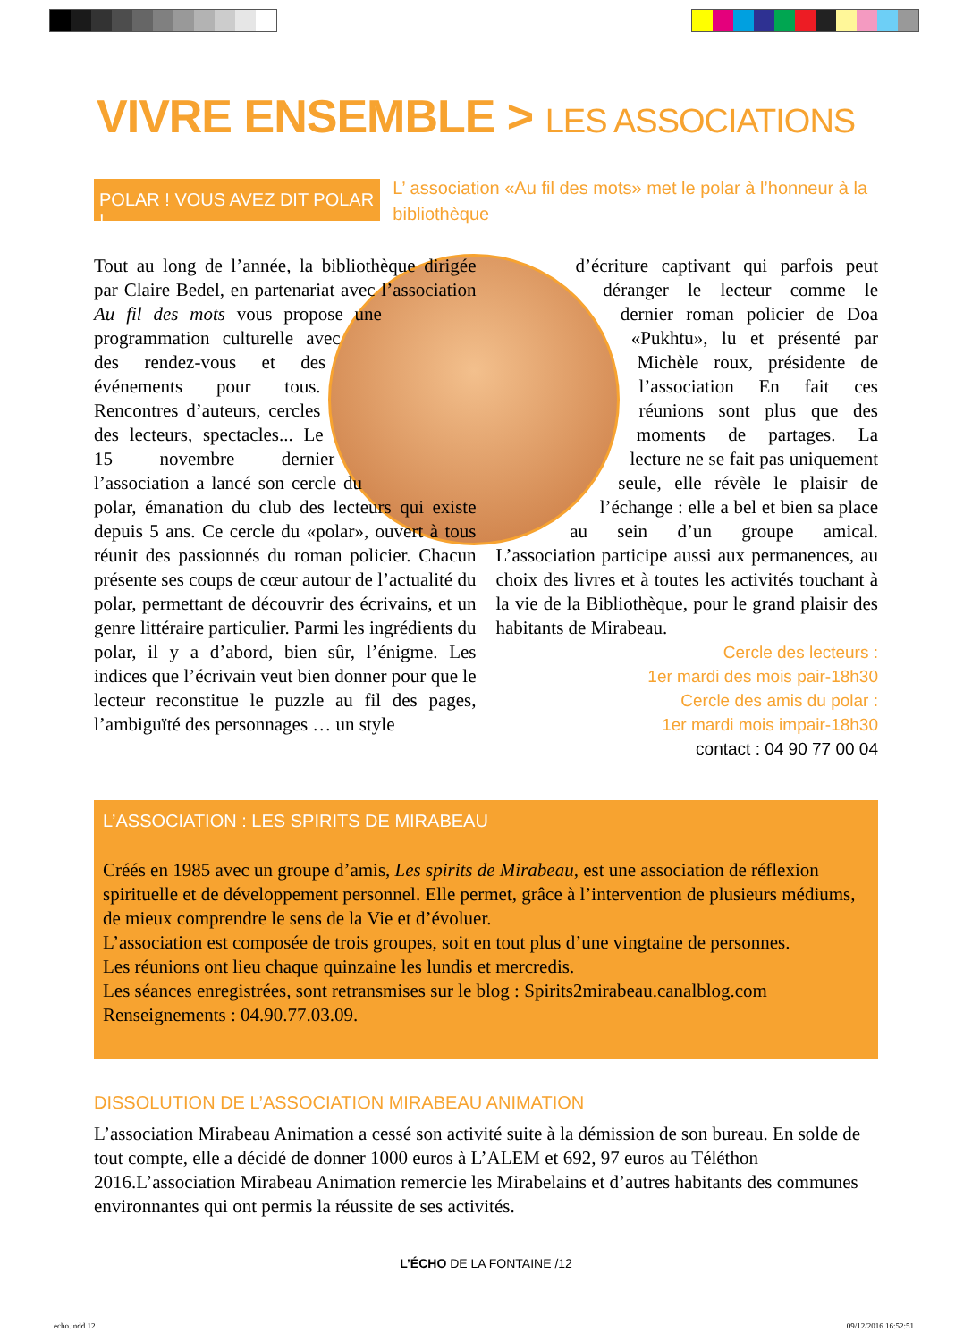VIVRE ENSEMBLE > LES ASSOCIATIONS
POLAR ! VOUS AVEZ DIT POLAR !
L’ association «Au fil des mots» met le polar à l’honneur à la bibliothèque
Tout au long de l’année, la bibliothèque dirigée par Claire Bedel, en partenariat avec l’association Au fil des mots vous propose une programmation culturelle avec des rendez-vous et des événements pour tous. Rencontres d’auteurs, cercles des lecteurs, spectacles... Le 15 novembre dernier l’association a lancé son cercle du polar, émanation du club des lecteurs qui existe depuis 5 ans. Ce cercle du «polar», ouvert à tous réunit des passionnés du roman policier. Chacun présente ses coups de cœur autour de l’actualité du polar, permettant de découvrir des écrivains, et un genre littéraire particulier. Parmi les ingrédients du polar, il y a d’abord, bien sûr, l’énigme. Les indices que l’écrivain veut bien donner pour que le lecteur reconstitue le puzzle au fil des pages, l’ambiguïté des personnages … un style
d’écriture captivant qui parfois peut déranger le lecteur comme le dernier roman policier de Doa «Pukhtu», lu et présenté par Michèle roux, présidente de l’association En fait ces réunions sont plus que des moments de partages. La lecture ne se fait pas uniquement seule, elle révèle le plaisir de l’échange : elle a bel et bien sa place au sein d’un groupe amical. L’association participe aussi aux permanences, au choix des livres et à toutes les activités touchant à la vie de la Bibliothèque, pour le grand plaisir des habitants de Mirabeau.
Cercle des lecteurs :
1er mardi des mois pair-18h30
Cercle des amis du polar :
1er mardi mois impair-18h30
contact : 04 90 77 00 04
L’ASSOCIATION : LES SPIRITS DE MIRABEAU
Créés en 1985 avec un groupe d’amis, Les spirits de Mirabeau, est une association de réflexion spirituelle et de développement personnel. Elle permet, grâce à l’intervention de plusieurs médiums, de mieux comprendre le sens de la Vie et d’évoluer.
L’association est composée de trois groupes, soit en tout plus d’une vingtaine de personnes.
Les réunions ont lieu chaque quinzaine les lundis et mercredis.
Les séances enregistrées, sont retransmises sur le blog : Spirits2mirabeau.canalblog.com
Renseignements : 04.90.77.03.09.
DISSOLUTION DE L’ASSOCIATION MIRABEAU ANIMATION
L’association Mirabeau Animation a cessé son activité suite à la démission de son bureau. En solde de tout compte, elle a décidé de donner 1000 euros à L’ALEM et 692, 97 euros au Téléthon 2016.L’association Mirabeau Animation remercie les Mirabelains et d’autres habitants des communes environnantes qui ont permis la réussite de ses activités.
L’ÉCHO DE LA FONTAINE /12
echo.indd 12 09/12/2016 16:52:51